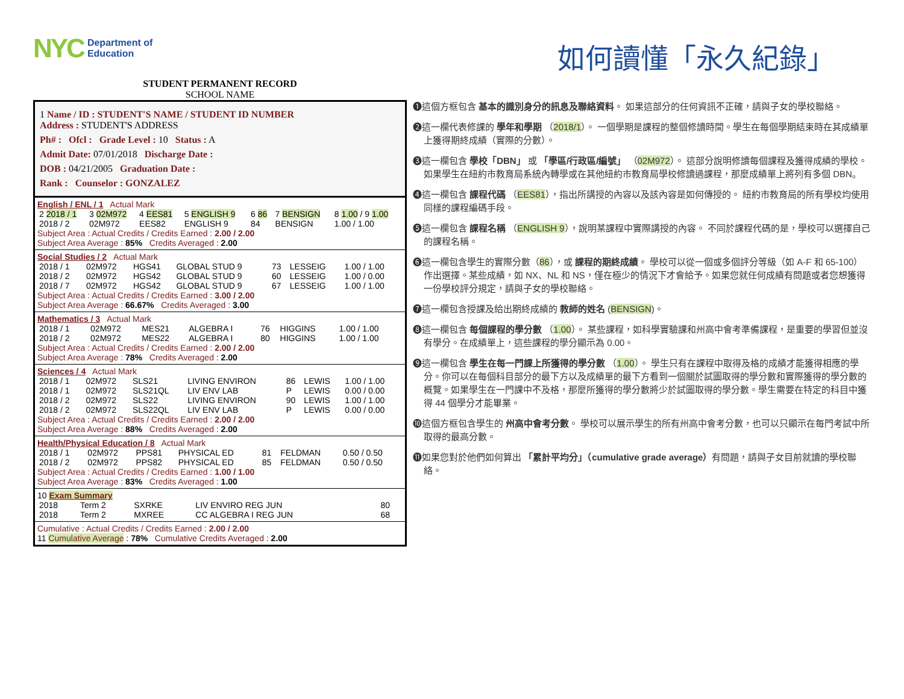NYC Department of
Education
STUDENT PERMANENT RECORD
SCHOOL NAME
1 Name / ID : STUDENT'S NAME / STUDENT ID NUMBER
Address : STUDENT'S ADDRESS
Ph# : Ofcl : Grade Level : 10 Status : A
Admit Date: 07/01/2018 Discharge Date :
DOB : 04/21/2005 Graduation Date :
Rank : Counselor : GONZALEZ
English / ENL / 1 Actual Mark
| 2 2018 / 1 | 3 02M972 | 4 EES81 | 5 ENGLISH 9 | 6 86 | 7 BENSIGN | 8 1.00 / 9 1.00 |
| 2018 / 2 | 02M972 | EES82 | ENGLISH 9 | 84 | BENSIGN | 1.00 / 1.00 |
Subject Area : Actual Credits / Credits Earned : 2.00 / 2.00
Subject Area Average : 85% Credits Averaged : 2.00
Social Studies / 2 Actual Mark
| 2018 / 1 | 02M972 | HGS41 | GLOBAL STUD 9 | 73 | LESSEIG | 1.00 / 1.00 |
| 2018 / 2 | 02M972 | HGS42 | GLOBAL STUD 9 | 60 | LESSEIG | 1.00 / 0.00 |
| 2018 / 7 | 02M972 | HGS42 | GLOBAL STUD 9 | 67 | LESSEIG | 1.00 / 1.00 |
Subject Area : Actual Credits / Credits Earned : 3.00 / 2.00
Subject Area Average : 66.67% Credits Averaged : 3.00
Mathematics / 3 Actual Mark
| 2018 / 1 | 02M972 | MES21 | ALGEBRA I | 76 | HIGGINS | 1.00 / 1.00 |
| 2018 / 2 | 02M972 | MES22 | ALGEBRA I | 80 | HIGGINS | 1.00 / 1.00 |
Subject Area : Actual Credits / Credits Earned : 2.00 / 2.00
Subject Area Average : 78% Credits Averaged : 2.00
Sciences / 4 Actual Mark
| 2018 / 1 | 02M972 | SLS21 | LIVING ENVIRON | 86 | LEWIS | 1.00 / 1.00 |
| 2018 / 1 | 02M972 | SLS21QL | LIV ENV LAB | P | LEWIS | 0.00 / 0.00 |
| 2018 / 2 | 02M972 | SLS22 | LIVING ENVIRON | 90 | LEWIS | 1.00 / 1.00 |
| 2018 / 2 | 02M972 | SLS22QL | LIV ENV LAB | P | LEWIS | 0.00 / 0.00 |
Subject Area : Actual Credits / Credits Earned : 2.00 / 2.00
Subject Area Average : 88% Credits Averaged : 2.00
Health/Physical Education / 8 Actual Mark
| 2018 / 1 | 02M972 | PPS81 | PHYSICAL ED | 81 | FELDMAN | 0.50 / 0.50 |
| 2018 / 2 | 02M972 | PPS82 | PHYSICAL ED | 85 | FELDMAN | 0.50 / 0.50 |
Subject Area : Actual Credits / Credits Earned : 1.00 / 1.00
Subject Area Average : 83% Credits Averaged : 1.00
10 Exam Summary
| 2018 | Term 2 | SXRKE | LIV ENVIRO REG JUN | 80 |
| 2018 | Term 2 | MXREE | CC ALGEBRA I REG JUN | 68 |
Cumulative : Actual Credits / Credits Earned : 2.00 / 2.00
11 Cumulative Average : 78% Cumulative Credits Averaged : 2.00
如何讀懂「永久紀錄」
❶這個方框包含 基本的識別身分的訊息及聯絡資料。 如果這部分的任何資訊不正確，請與子女的學校聯絡。
❷這一欄代表修課的 學年和學期 （2018/1）。 一個學期是課程的整個修讀時間。學生在每個學期結束時在其成績單上獲得期終成績（實際的分數）。
❸這一欄包含 學校「DBN」 或 「學區/行政區/編號」 （02M972）。 這部分說明修讀每個課程及獲得成績的學校。如果學生在紐約市教育局系統內轉學或在其他紐約市教育局學校修讀過課程，那麼成績單上將列有多個 DBN。
❹這一欄包含 課程代碼 （EES81），指出所講授的內容以及該內容是如何傳授的。 紐約市教育局的所有學校均使用同樣的課程編碼手段。
❺這一欄包含 課程名稱 （ENGLISH 9），說明某課程中實際講授的內容。 不同於課程代碼的是，學校可以選擇自己的課程名稱。
❻這一欄包含學生的實際分數（86），或 課程的期終成績。 學校可以從一個或多個評分等級（如 A-F 和 65-100）作出選擇。某些成績，如 NX、NL 和 NS，僅在極少的情況下才會給予。如果您就任何成績有問題或者您想獲得一份學校評分規定，請與子女的學校聯絡。
❼這一欄包含授課及給出期終成績的 教師的姓名 (BENSIGN)。
❽這一欄包含 每個課程的學分數 （1.00）。 某些課程，如科學實驗課和州高中會考準備課程，是重要的學習但並沒有學分。在成績單上，這些課程的學分顯示為 0.00。
❾這一欄包含 學生在每一門課上所獲得的學分數 （1.00）。 學生只有在課程中取得及格的成績才能獲得相應的學分。你可以在每個科目部分的最下方以及成績單的最下方看到一個關於試圖取得的學分數和實際獲得的學分數的概覽。如果學生在一門課中不及格，那麼所獲得的學分數將少於試圖取得的學分數。學生需要在特定的科目中獲得 44 個學分才能畢業。
❿這個方框包含學生的 州高中會考分數。 學校可以展示學生的所有州高中會考分數，也可以只顯示在每門考試中所取得的最高分數。
⓫如果您對於他們如何算出 「累計平均分」（cumulative grade average）有問題，請與子女目前就讀的學校聯絡。